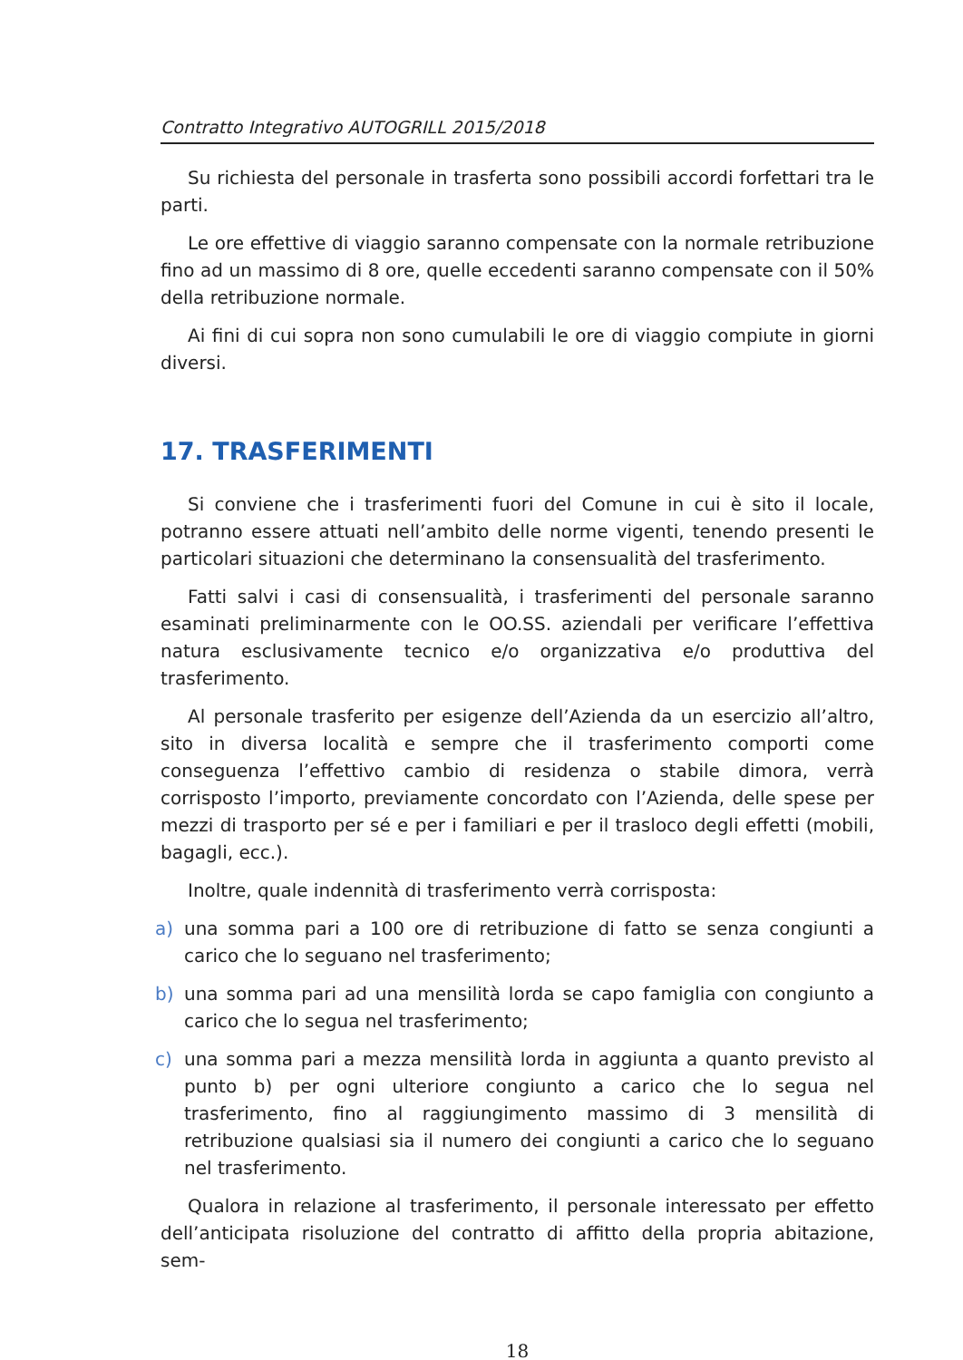Contratto Integrativo AUTOGRILL 2015/2018
Su richiesta del personale in trasferta sono possibili accordi forfettari tra le parti.
Le ore effettive di viaggio saranno compensate con la normale retribuzione fino ad un massimo di 8 ore, quelle eccedenti saranno compensate con il 50% della retribuzione normale.
Ai fini di cui sopra non sono cumulabili le ore di viaggio compiute in giorni diversi.
17. TRASFERIMENTI
Si conviene che i trasferimenti fuori del Comune in cui è sito il locale, potranno essere attuati nell’ambito delle norme vigenti, tenendo presenti le particolari situazioni che determinano la consensualità del trasferimento.
Fatti salvi i casi di consensualità, i trasferimenti del personale saranno esaminati preliminarmente con le OO.SS. aziendali per verificare l’effettiva natura esclusivamente tecnico e/o organizzativa e/o produttiva del trasferimento.
Al personale trasferito per esigenze dell’Azienda da un esercizio all’altro, sito in diversa località e sempre che il trasferimento comporti come conseguenza l’effettivo cambio di residenza o stabile dimora, verrà corrisposto l’importo, previamente concordato con l’Azienda, delle spese per mezzi di trasporto per sé e per i familiari e per il trasloco degli effetti (mobili, bagagli, ecc.).
Inoltre, quale indennità di trasferimento verrà corrisposta:
a) una somma pari a 100 ore di retribuzione di fatto se senza congiunti a carico che lo seguano nel trasferimento;
b) una somma pari ad una mensilità lorda se capo famiglia con congiunto a carico che lo segua nel trasferimento;
c) una somma pari a mezza mensilità lorda in aggiunta a quanto previsto al punto b) per ogni ulteriore congiunto a carico che lo segua nel trasferimento, fino al raggiungimento massimo di 3 mensilità di retribuzione qualsiasi sia il numero dei congiunti a carico che lo seguano nel trasferimento.
Qualora in relazione al trasferimento, il personale interessato per effetto dell’anticipata risoluzione del contratto di affitto della propria abitazione, sem-
18